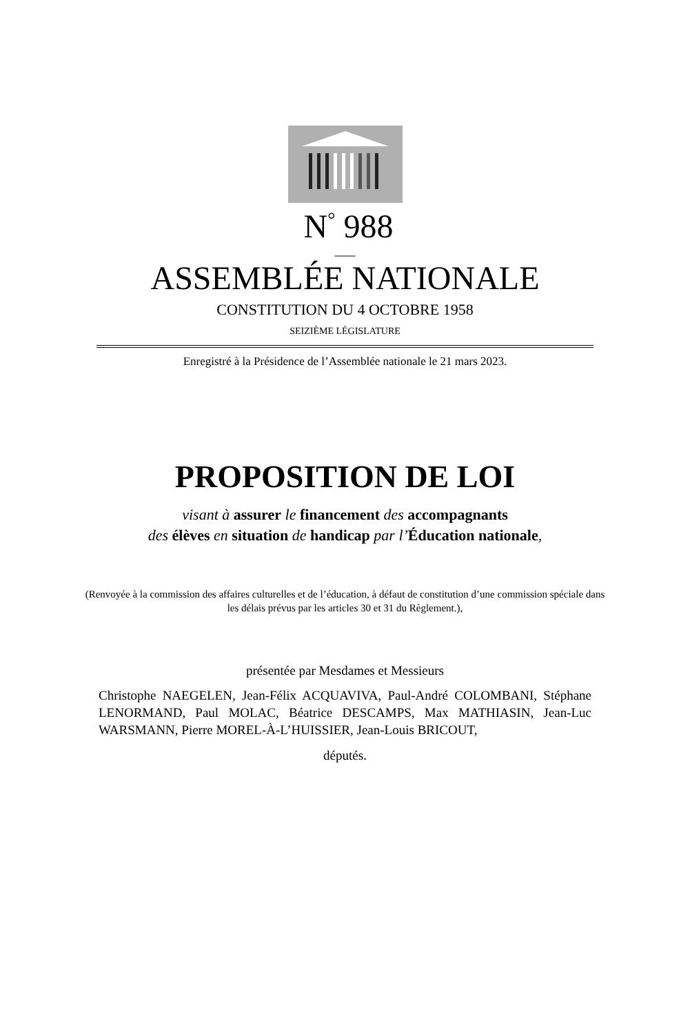N<sup>°</sup> 988
___
ASSEMBLÉE NATIONALE
CONSTITUTION DU 4 OCTOBRE 1958
SEIZIÈME LÉGISLATURE
Enregistré à la Présidence de l’Assemblée nationale le 21 mars 2023.
PROPOSITION DE LOI
visant à assurer le financement des accompagnants
des élèves en situation de handicap par l’Éducation nationale,
(Renvoyée à la commission des affaires culturelles et de l’éducation, à défaut de constitution d’une commission spéciale dans les délais prévus par les articles 30 et 31 du Règlement.),
présentée par Mesdames et Messieurs
Christophe NAEGELEN, Jean-Félix ACQUAVIVA, Paul-André COLOMBANI, Stéphane LENORMAND, Paul MOLAC, Béatrice DESCAMPS, Max MATHIASIN, Jean-Luc WARSMANN, Pierre MOREL-À-L’HUISSIER, Jean-Louis BRICOUT,
députés.